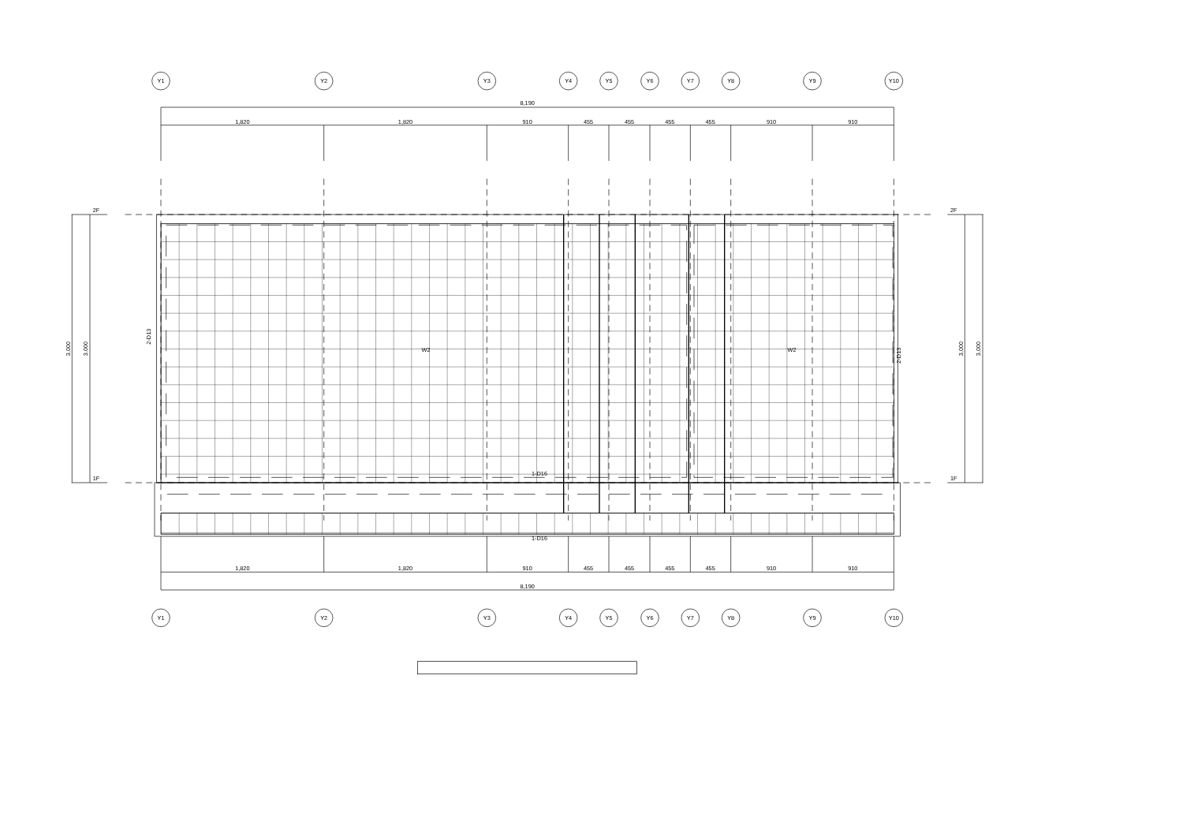Y1
Y2
Y3
Y4
Y5
Y6
Y7
Y8
Y9
Y10
8,190
1,820
1,820
910
455
455
455
455
910
910
2F
2F
W2
W2
1-D16
1-D16
1F
1F
1,820
1,820
910
455
455
455
455
910
910
8,190
Y1
Y2
Y3
Y4
Y5
Y6
Y7
Y8
Y9
Y10
3,000
3,000
3,000
3,000
2-D13
2-D13